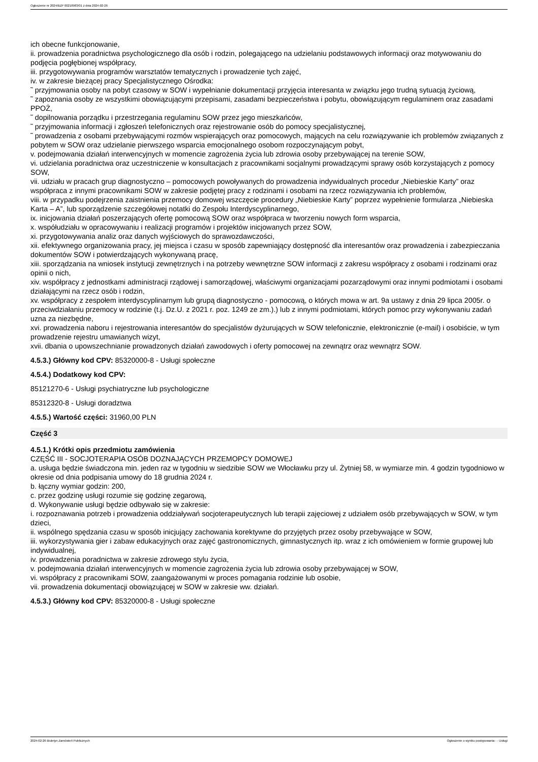Ogłoszenie nr 2024/BZP 00218983/01 z dnia 2024-02-26
ich obecne funkcjonowanie,
ii. prowadzenia poradnictwa psychologicznego dla osób i rodzin, polegającego na udzielaniu podstawowych informacji oraz motywowaniu do podjęcia pogłębionej współpracy,
iii. przygotowywania programów warsztatów tematycznych i prowadzenie tych zajęć,
iv. w zakresie bieżącej pracy Specjalistycznego Ośrodka:
˜ przyjmowania osoby na pobyt czasowy w SOW i wypełnianie dokumentacji przyjęcia interesanta w związku jego trudną sytuacją życiową,
˜ zapoznania osoby ze wszystkimi obowiązującymi przepisami, zasadami bezpieczeństwa i pobytu, obowiązującym regulaminem oraz zasadami PPOŻ,
˜ dopilnowania porządku i przestrzegania regulaminu SOW przez jego mieszkańców,
˜ przyjmowania informacji i zgłoszeń telefonicznych oraz rejestrowanie osób do pomocy specjalistycznej,
˜ prowadzenia z osobami przebywającymi rozmów wspierających oraz pomocowych, mających na celu rozwiązywanie ich problemów związanych z pobytem w SOW oraz udzielanie pierwszego wsparcia emocjonalnego osobom rozpoczynającym pobyt,
v. podejmowania działań interwencyjnych w momencie zagrożenia życia lub zdrowia osoby przebywającej na terenie SOW,
vi. udzielania poradnictwa oraz uczestniczenie w konsultacjach z pracownikami socjalnymi prowadzącymi sprawy osób korzystających z pomocy SOW,
vii. udziału w pracach grup diagnostyczno – pomocowych powoływanych do prowadzenia indywidualnych procedur „Niebieskie Karty” oraz współpraca z innymi pracownikami SOW w zakresie podjętej pracy z rodzinami i osobami na rzecz rozwiązywania ich problemów,
viii. w przypadku podejrzenia zaistnienia przemocy domowej wszczęcie procedury „Niebieskie Karty” poprzez wypełnienie formularza „Niebieska Karta – A”, lub sporządzenie szczegółowej notatki do Zespołu Interdyscyplinarnego,
ix. inicjowania działań poszerzających ofertę pomocową SOW oraz współpraca w tworzeniu nowych form wsparcia,
x. współudziału w opracowywaniu i realizacji programów i projektów inicjowanych przez SOW,
xi. przygotowywania analiz oraz danych wyjściowych do sprawozdawczości,
xii. efektywnego organizowania pracy, jej miejsca i czasu w sposób zapewniający dostępność dla interesantów oraz prowadzenia i zabezpieczania dokumentów SOW i potwierdzających wykonywaną pracę,
xiii. sporządzania na wniosek instytucji zewnętrznych i na potrzeby wewnętrzne SOW informacji z zakresu współpracy z osobami i rodzinami oraz opinii o nich,
xiv. współpracy z jednostkami administracji rządowej i samorządowej, właściwymi organizacjami pozarządowymi oraz innymi podmiotami i osobami działającymi na rzecz osób i rodzin,
xv. współpracy z zespołem interdyscyplinarnym lub grupą diagnostyczno - pomocową, o których mowa w art. 9a ustawy z dnia 29 lipca 2005r. o przeciwdziałaniu przemocy w rodzinie (t.j. Dz.U. z 2021 r. poz. 1249 ze zm.).) lub z innymi podmiotami, których pomoc przy wykonywaniu zadań uzna za niezbędne,
xvi. prowadzenia naboru i rejestrowania interesantów do specjalistów dyżurujących w SOW telefonicznie, elektronicznie (e-mail) i osobiście, w tym prowadzenie rejestru umawianych wizyt,
xvii. dbania o upowszechnianie prowadzonych działań zawodowych i oferty pomocowej na zewnątrz oraz wewnątrz SOW.
4.5.3.) Główny kod CPV: 85320000-8 - Usługi społeczne
4.5.4.) Dodatkowy kod CPV:
85121270-6 - Usługi psychiatryczne lub psychologiczne
85312320-8 - Usługi doradztwa
4.5.5.) Wartość części: 31960,00 PLN
Część 3
4.5.1.) Krótki opis przedmiotu zamówienia
CZĘŚĆ III - SOCJOTERAPIA OSÓB DOZNAJĄCYCH PRZEMOPCY DOMOWEJ
a. usługa będzie świadczona min. jeden raz w tygodniu w siedzibie SOW we Włocławku przy ul. Żytniej 58, w wymiarze min. 4 godzin tygodniowo w okresie od dnia podpisania umowy do 18 grudnia 2024 r.
b. łączny wymiar godzin: 200,
c. przez godzinę usługi rozumie się godzinę zegarową,
d. Wykonywanie usługi będzie odbywało się w zakresie:
i. rozpoznawania potrzeb i prowadzenia oddziaływań socjoterapeutycznych lub terapii zajęciowej z udziałem osób przebywających w SOW, w tym dzieci,
ii. wspólnego spędzania czasu w sposób inicjujący zachowania korektywne do przyjętych przez osoby przebywające w SOW,
iii. wykorzystywania gier i zabaw edukacyjnych oraz zajęć gastronomicznych, gimnastycznych itp. wraz z ich omówieniem w formie grupowej lub indywidualnej,
iv. prowadzenia poradnictwa w zakresie zdrowego stylu życia,
v. podejmowania działań interwencyjnych w momencie zagrożenia życia lub zdrowia osoby przebywającej w SOW,
vi. współpracy z pracownikami SOW, zaangażowanymi w proces pomagania rodzinie lub osobie,
vii. prowadzenia dokumentacji obowiązującej w SOW w zakresie ww. działań.
4.5.3.) Główny kod CPV: 85320000-8 - Usługi społeczne
2024-02-26 Biuletyn Zamówień Publicznych Ogłoszenie o wyniku postępowania - - Usługi